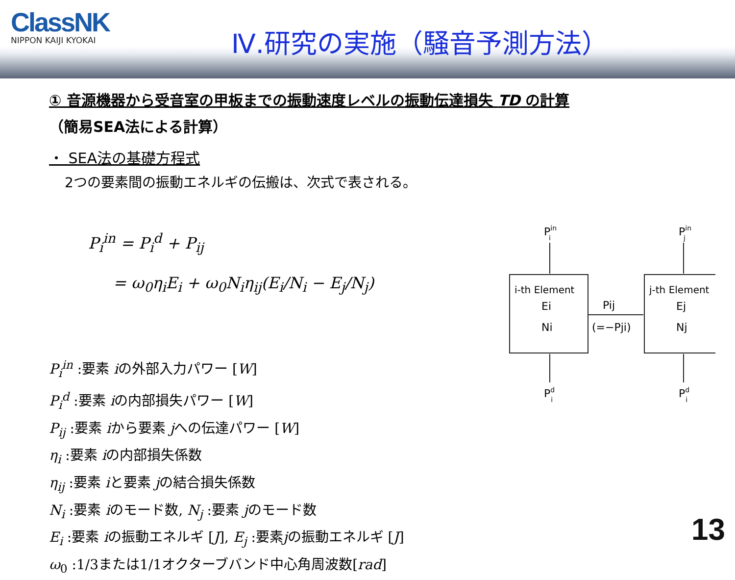ClassNK
NIPPON KAIJI KYOKAI
Ⅳ.研究の実施（騒音予測方法）
① 音源機器から受音室の甲板までの振動速度レベルの振動伝達損失 TD の計算
（簡易SEA法による計算）
・ SEA法の基礎方程式
2つの要素間の振動エネルギの伝搬は、次式で表される。
P<sub>i</sub><sup>in</sup> = P<sub>i</sub><sup>d</sup> + P<sub>ij</sub>
= ω<sub>0</sub>η<sub>i</sub>E<sub>i</sub> + ω<sub>0</sub>N<sub>i</sub>η<sub>ij</sub>(E<sub>i</sub>/N<sub>i</sub> − E<sub>j</sub>/N<sub>j</sub>)
P<sub>i</sub><sup>in</sup> :要素 iの外部入力パワー [W]
P<sub>i</sub><sup>d</sup> :要素 iの内部損失パワー [W]
P<sub>ij</sub> :要素 iから要素 jへの伝達パワー [W]
η<sub>i</sub> :要素 iの内部損失係数
η<sub>ij</sub> :要素 iと要素 jの結合損失係数
N<sub>i</sub> :要素 iのモード数, N<sub>j</sub> :要素 jのモード数
E<sub>i</sub> :要素 iの振動エネルギ [J], E<sub>j</sub> :要素jの振動エネルギ [J]
ω<sub>0</sub> :1/3または1/1オクターブバンド中心角周波数[rad]
Pini
Pinj
i-th Element
Ei
Ni
j-th Element
Ej
Nj
Pij
(=−Pji)
Pdi
Pdj
13